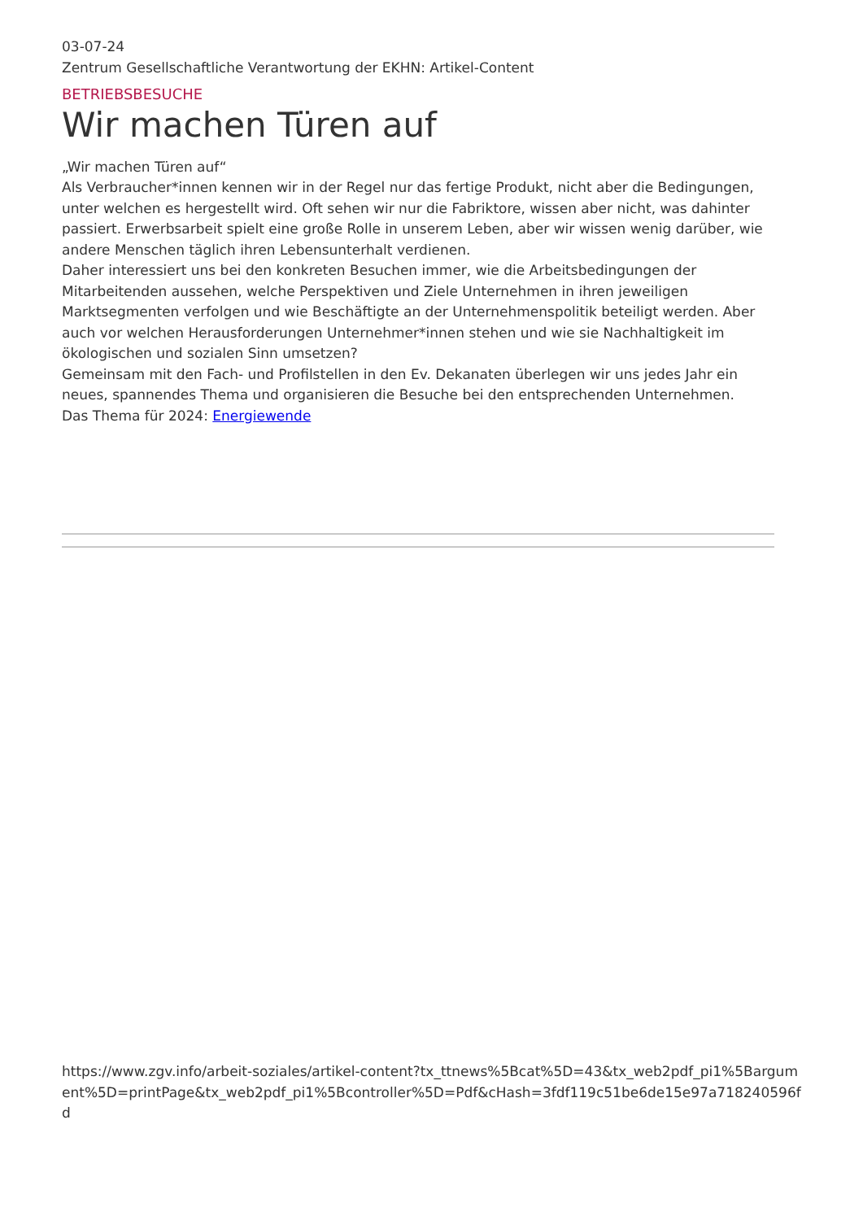03-07-24
Zentrum Gesellschaftliche Verantwortung der EKHN: Artikel-Content
BETRIEBSBESUCHE
Wir machen Türen auf
„Wir machen Türen auf“
Als Verbraucher*innen kennen wir in der Regel nur das fertige Produkt, nicht aber die Bedingungen, unter welchen es hergestellt wird. Oft sehen wir nur die Fabriktore, wissen aber nicht, was dahinter passiert. Erwerbsarbeit spielt eine große Rolle in unserem Leben, aber wir wissen wenig darüber, wie andere Menschen täglich ihren Lebensunterhalt verdienen.
Daher interessiert uns bei den konkreten Besuchen immer, wie die Arbeitsbedingungen der Mitarbeitenden aussehen, welche Perspektiven und Ziele Unternehmen in ihren jeweiligen Marktsegmenten verfolgen und wie Beschäftigte an der Unternehmenspolitik beteiligt werden. Aber auch vor welchen Herausforderungen Unternehmer*innen stehen und wie sie Nachhaltigkeit im ökologischen und sozialen Sinn umsetzen?
Gemeinsam mit den Fach- und Profilstellen in den Ev. Dekanaten überlegen wir uns jedes Jahr ein neues, spannendes Thema und organisieren die Besuche bei den entsprechenden Unternehmen.
Das Thema für 2024: Energiewende
https://www.zgv.info/arbeit-soziales/artikel-content?tx_ttnews%5Bcat%5D=43&tx_web2pdf_pi1%5Bargument%5D=printPage&tx_web2pdf_pi1%5Bcontroller%5D=Pdf&cHash=3fdf119c51be6de15e97a718240596fd